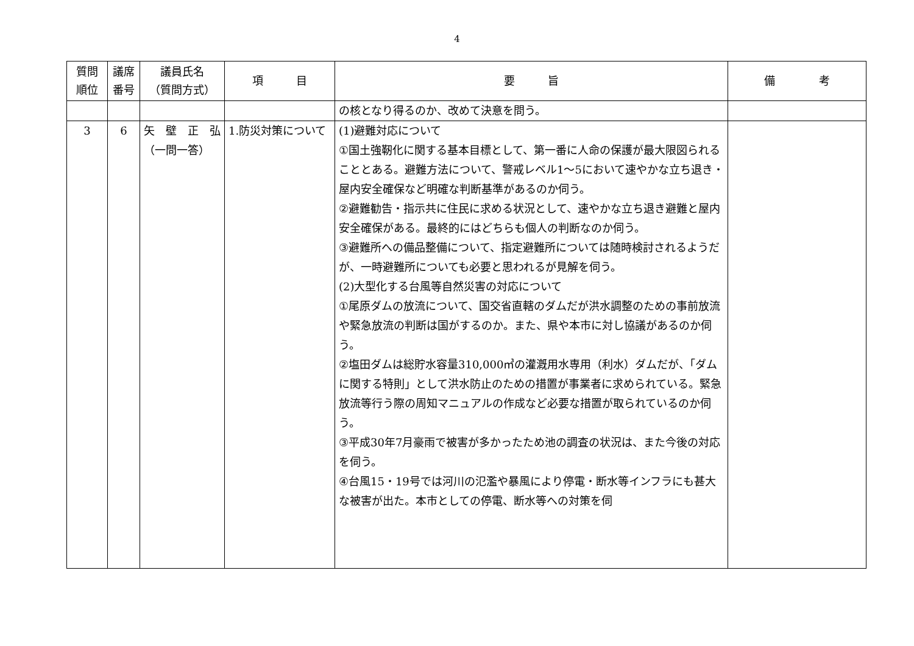4
| 質問 順位 | 議席 番号 | 議員氏名 （質問方式） | 項 目 | 要 旨 | 備 考 |
| --- | --- | --- | --- | --- | --- |
| | | | | の核となり得るのか、改めて決意を問う。 | |
| 3 | 6 | 矢 壁 正 弘 （一問一答） | 1.防災対策について | (1)避難対応について ①国土強靭化に関する基本目標として、第一番に人命の保護が最大限図られることとある。避難方法について、警戒レベル1～5において速やかな立ち退き・屋内安全確保など明確な判断基準があるのか伺う。 ②避難勧告・指示共に住民に求める状況として、速やかな立ち退き避難と屋内安全確保がある。最終的にはどちらも個人の判断なのか伺う。 ③避難所への備品整備について、指定避難所については随時検討されるようだが、一時避難所についても必要と思われるが見解を伺う。 (2)大型化する台風等自然災害の対応について ①尾原ダムの放流について、国交省直轄のダムだが洪水調整のための事前放流や緊急放流の判断は国がするのか。また、県や本市に対し協議があるのか伺う。 ②塩田ダムは総貯水容量310,000㎥の灌漑用水専用（利水）ダムだが、「ダムに関する特則」として洪水防止のための措置が事業者に求められている。緊急放流等行う際の周知マニュアルの作成など必要な措置が取られているのか伺う。 ③平成30年7月豪雨で被害が多かったため池の調査の状況は、また今後の対応を伺う。 ④台風15・19号では河川の氾濫や暴風により停電・断水等インフラにも甚大な被害が出た。本市としての停電、断水等への対策を伺 | |